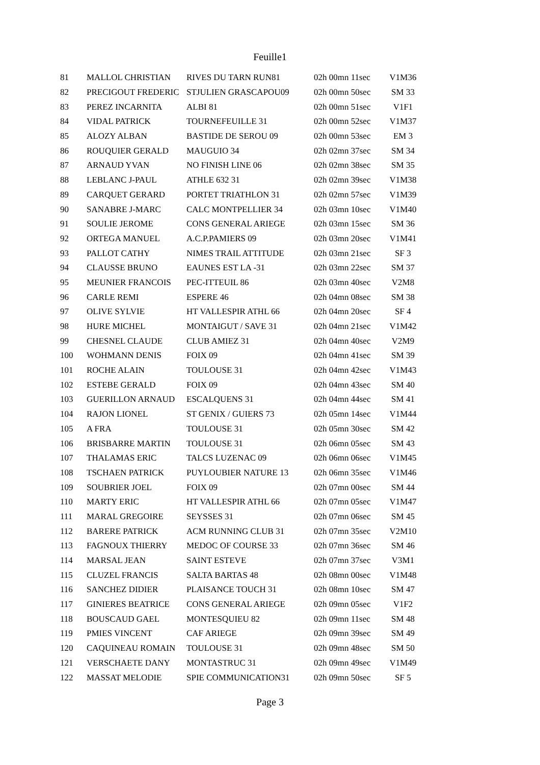Feuille1
| 81 | MALLOL CHRISTIAN | RIVES DU TARN RUN81 | 02h 00mn 11sec | V1M36 |
| 82 | PRECIGOUT FREDERIC | STJULIEN GRASCAPOU09 | 02h 00mn 50sec | SM 33 |
| 83 | PEREZ INCARNITA | ALBI 81 | 02h 00mn 51sec | V1F1 |
| 84 | VIDAL PATRICK | TOURNEFEUILLE 31 | 02h 00mn 52sec | V1M37 |
| 85 | ALOZY ALBAN | BASTIDE DE SEROU 09 | 02h 00mn 53sec | EM 3 |
| 86 | ROUQUIER GERALD | MAUGUIO 34 | 02h 02mn 37sec | SM 34 |
| 87 | ARNAUD YVAN | NO FINISH LINE 06 | 02h 02mn 38sec | SM 35 |
| 88 | LEBLANC J-PAUL | ATHLE 632 31 | 02h 02mn 39sec | V1M38 |
| 89 | CARQUET GERARD | PORTET TRIATHLON 31 | 02h 02mn 57sec | V1M39 |
| 90 | SANABRE J-MARC | CALC MONTPELLIER 34 | 02h 03mn 10sec | V1M40 |
| 91 | SOULIE JEROME | CONS GENERAL ARIEGE | 02h 03mn 15sec | SM 36 |
| 92 | ORTEGA MANUEL | A.C.P.PAMIERS 09 | 02h 03mn 20sec | V1M41 |
| 93 | PALLOT CATHY | NIMES TRAIL ATTITUDE | 02h 03mn 21sec | SF 3 |
| 94 | CLAUSSE BRUNO | EAUNES EST LA -31 | 02h 03mn 22sec | SM 37 |
| 95 | MEUNIER FRANCOIS | PEC-ITTEUIL 86 | 02h 03mn 40sec | V2M8 |
| 96 | CARLE REMI | ESPERE 46 | 02h 04mn 08sec | SM 38 |
| 97 | OLIVE SYLVIE | HT VALLESPIR ATHL 66 | 02h 04mn 20sec | SF 4 |
| 98 | HURE MICHEL | MONTAIGUT / SAVE 31 | 02h 04mn 21sec | V1M42 |
| 99 | CHESNEL CLAUDE | CLUB AMIEZ 31 | 02h 04mn 40sec | V2M9 |
| 100 | WOHMANN DENIS | FOIX 09 | 02h 04mn 41sec | SM 39 |
| 101 | ROCHE ALAIN | TOULOUSE 31 | 02h 04mn 42sec | V1M43 |
| 102 | ESTEBE GERALD | FOIX 09 | 02h 04mn 43sec | SM 40 |
| 103 | GUERILLON ARNAUD | ESCALQUENS 31 | 02h 04mn 44sec | SM 41 |
| 104 | RAJON LIONEL | ST GENIX / GUIERS 73 | 02h 05mn 14sec | V1M44 |
| 105 | A FRA | TOULOUSE 31 | 02h 05mn 30sec | SM 42 |
| 106 | BRISBARRE MARTIN | TOULOUSE 31 | 02h 06mn 05sec | SM 43 |
| 107 | THALAMAS ERIC | TALCS LUZENAC 09 | 02h 06mn 06sec | V1M45 |
| 108 | TSCHAEN PATRICK | PUYLOUBIER NATURE 13 | 02h 06mn 35sec | V1M46 |
| 109 | SOUBRIER JOEL | FOIX 09 | 02h 07mn 00sec | SM 44 |
| 110 | MARTY ERIC | HT VALLESPIR ATHL 66 | 02h 07mn 05sec | V1M47 |
| 111 | MARAL GREGOIRE | SEYSSES 31 | 02h 07mn 06sec | SM 45 |
| 112 | BARERE PATRICK | ACM RUNNING CLUB 31 | 02h 07mn 35sec | V2M10 |
| 113 | FAGNOUX THIERRY | MEDOC OF COURSE 33 | 02h 07mn 36sec | SM 46 |
| 114 | MARSAL JEAN | SAINT ESTEVE | 02h 07mn 37sec | V3M1 |
| 115 | CLUZEL FRANCIS | SALTA BARTAS 48 | 02h 08mn 00sec | V1M48 |
| 116 | SANCHEZ DIDIER | PLAISANCE TOUCH 31 | 02h 08mn 10sec | SM 47 |
| 117 | GINIERES BEATRICE | CONS GENERAL ARIEGE | 02h 09mn 05sec | V1F2 |
| 118 | BOUSCAUD GAEL | MONTESQUIEU 82 | 02h 09mn 11sec | SM 48 |
| 119 | PMIES VINCENT | CAF ARIEGE | 02h 09mn 39sec | SM 49 |
| 120 | CAQUINEAU ROMAIN | TOULOUSE 31 | 02h 09mn 48sec | SM 50 |
| 121 | VERSCHAETE DANY | MONTASTRUC 31 | 02h 09mn 49sec | V1M49 |
| 122 | MASSAT MELODIE | SPIE COMMUNICATION31 | 02h 09mn 50sec | SF 5 |
Page 3